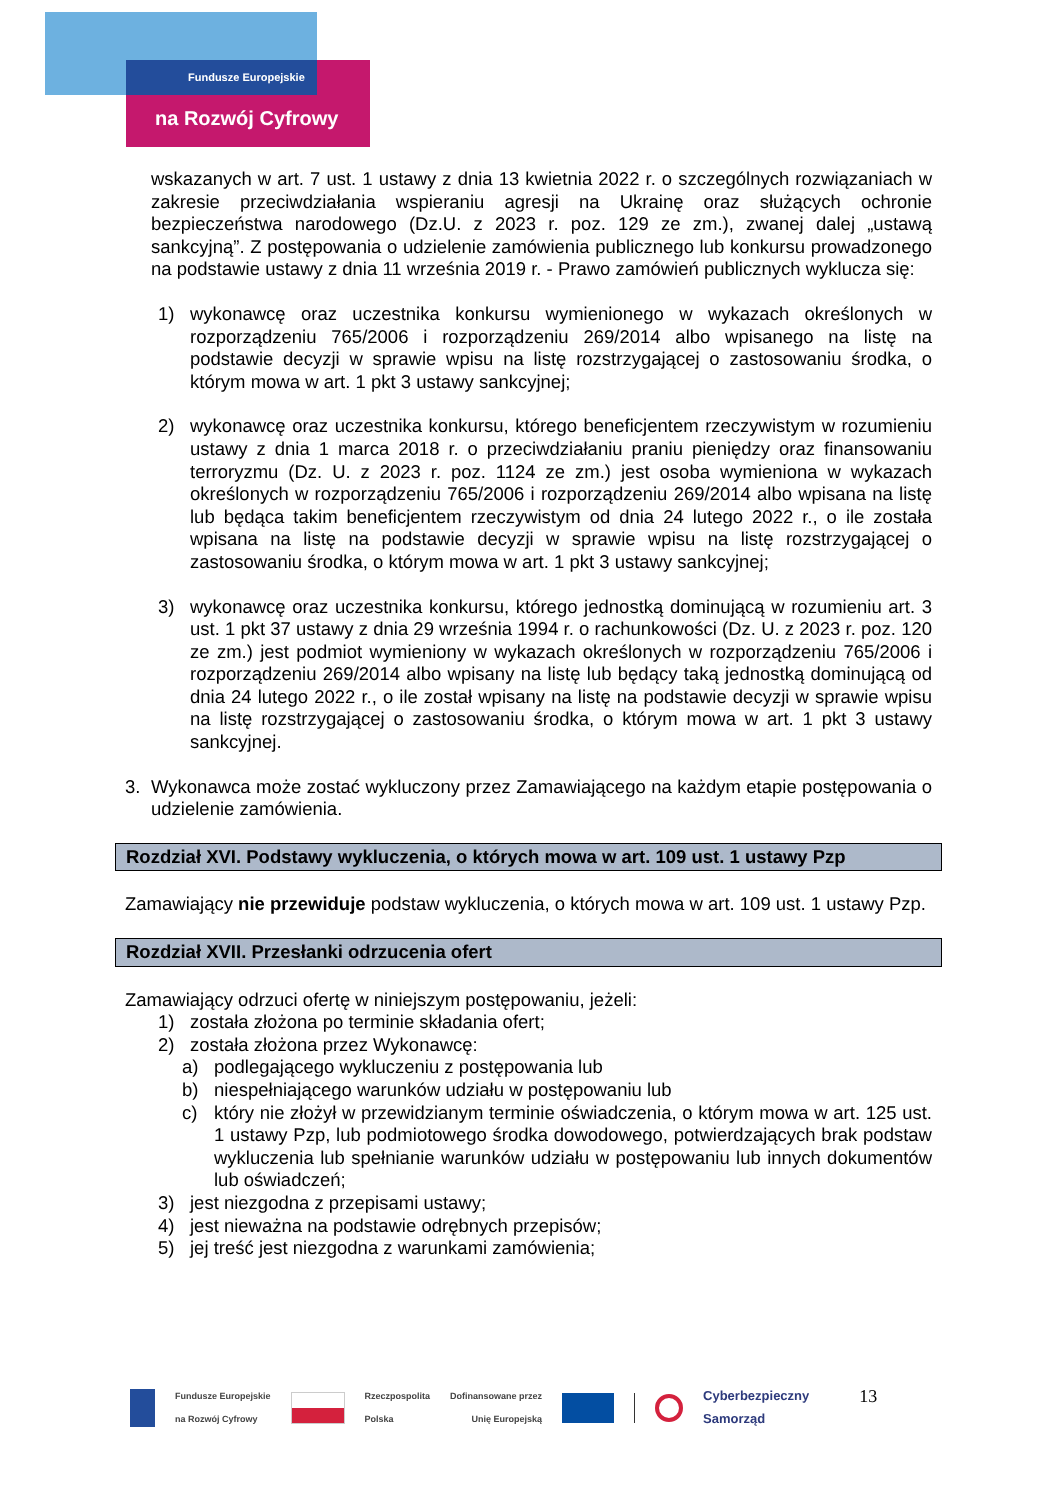Fundusze Europejskie
na Rozwój Cyfrowy
wskazanych w art. 7 ust. 1 ustawy z dnia 13 kwietnia 2022 r. o szczególnych rozwiązaniach w zakresie przeciwdziałania wspieraniu agresji na Ukrainę oraz służących ochronie bezpieczeństwa narodowego (Dz.U. z 2023 r. poz. 129 ze zm.), zwanej dalej „ustawą sankcyjną”. Z postępowania o udzielenie zamówienia publicznego lub konkursu prowadzonego na podstawie ustawy z dnia 11 września 2019 r. - Prawo zamówień publicznych wyklucza się:
1) wykonawcę oraz uczestnika konkursu wymienionego w wykazach określonych w rozporządzeniu 765/2006 i rozporządzeniu 269/2014 albo wpisanego na listę na podstawie decyzji w sprawie wpisu na listę rozstrzygającej o zastosowaniu środka, o którym mowa w art. 1 pkt 3 ustawy sankcyjnej;
2) wykonawcę oraz uczestnika konkursu, którego beneficjentem rzeczywistym w rozumieniu ustawy z dnia 1 marca 2018 r. o przeciwdziałaniu praniu pieniędzy oraz finansowaniu terroryzmu (Dz. U. z 2023 r. poz. 1124 ze zm.) jest osoba wymieniona w wykazach określonych w rozporządzeniu 765/2006 i rozporządzeniu 269/2014 albo wpisana na listę lub będąca takim beneficjentem rzeczywistym od dnia 24 lutego 2022 r., o ile została wpisana na listę na podstawie decyzji w sprawie wpisu na listę rozstrzygającej o zastosowaniu środka, o którym mowa w art. 1 pkt 3 ustawy sankcyjnej;
3) wykonawcę oraz uczestnika konkursu, którego jednostką dominującą w rozumieniu art. 3 ust. 1 pkt 37 ustawy z dnia 29 września 1994 r. o rachunkowości (Dz. U. z 2023 r. poz. 120 ze zm.) jest podmiot wymieniony w wykazach określonych w rozporządzeniu 765/2006 i rozporządzeniu 269/2014 albo wpisany na listę lub będący taką jednostką dominującą od dnia 24 lutego 2022 r., o ile został wpisany na listę na podstawie decyzji w sprawie wpisu na listę rozstrzygającej o zastosowaniu środka, o którym mowa w art. 1 pkt 3 ustawy sankcyjnej.
3. Wykonawca może zostać wykluczony przez Zamawiającego na każdym etapie postępowania o udzielenie zamówienia.
Rozdział XVI. Podstawy wykluczenia, o których mowa w art. 109 ust. 1 ustawy Pzp
Zamawiający nie przewiduje podstaw wykluczenia, o których mowa w art. 109 ust. 1 ustawy Pzp.
Rozdział XVII. Przesłanki odrzucenia ofert
Zamawiający odrzuci ofertę w niniejszym postępowaniu, jeżeli:
1) została złożona po terminie składania ofert;
2) została złożona przez Wykonawcę:
a) podlegającego wykluczeniu z postępowania lub
b) niespełniającego warunków udziału w postępowaniu lub
c) który nie złożył w przewidzianym terminie oświadczenia, o którym mowa w art. 125 ust. 1 ustawy Pzp, lub podmiotowego środka dowodowego, potwierdzających brak podstaw wykluczenia lub spełnianie warunków udziału w postępowaniu lub innych dokumentów lub oświadczeń;
3) jest niezgodna z przepisami ustawy;
4) jest nieważna na podstawie odrębnych przepisów;
5) jej treść jest niezgodna z warunkami zamówienia;
Fundusze Europejskie
na Rozwój Cyfrowy Rzeczpospolita
Polska Dofinansowane przez
Unię Europejską Cyberbezpieczny
Samorząd 13